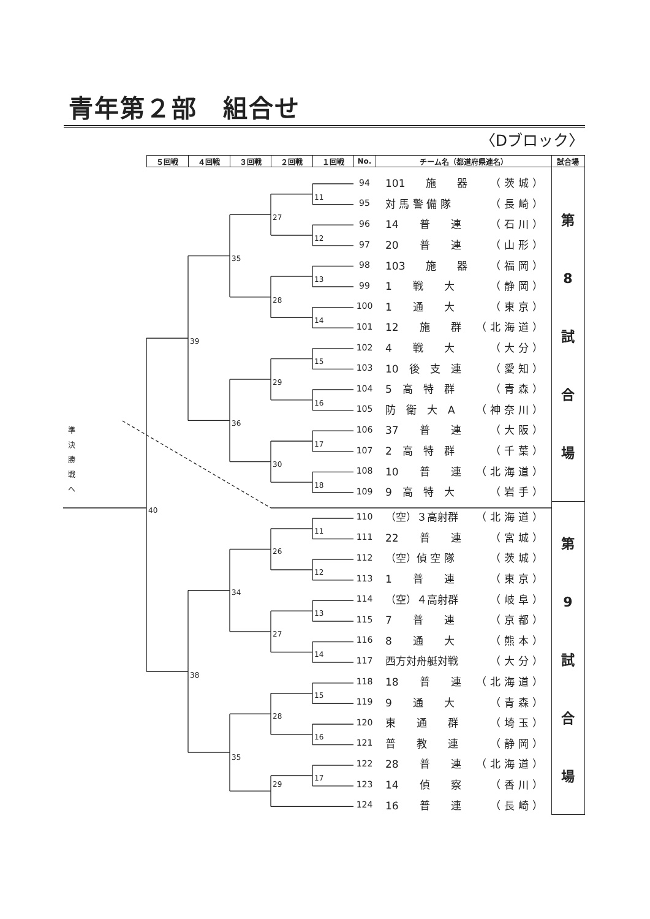青年第２部　組合せ
〈Dブロック〉
| | ５回戦 | ４回戦 | ３回戦 | ２回戦 | １回戦 | No. | チーム名（都道府県連名） | 試合場 |
| --- | --- | --- | --- | --- | --- | --- | --- | --- |
| | | | | | | 94 | 101 施 器 （茨城） | 第 8 試 合 場 |
| | | | | | 11 | 95 | 対 馬 警 備 隊 （長崎） | |
| | | | | 27 | | 96 | 14 普 連 （石川） | |
| | | | | | 12 | 97 | 20 普 連 （山形） | |
| | | | 35 | | | 98 | 103 施 器 （福岡） | |
| | | | | | 13 | 99 | 1 戦 大 （静岡） | |
| | | | | 28 | | 100 | 1 通 大 （東京） | |
| | | | | | 14 | 101 | 12 施 群 （北海道） | |
| | | 39 | | | | 102 | 4 戦 大 （大分） | |
| | | | | | 15 | 103 | 10 後 支 連 （愛知） | |
| | | | | 29 | | 104 | 5 高 特 群 （青森） | |
| | | | | | 16 | 105 | 防 衛 大 A （神奈川） | |
| 準 決 勝 戦 へ | | | 36 | | | 106 | 37 普 連 （大阪） | |
| | | | | | 17 | 107 | 2 高 特 群 （千葉） | |
| | | | | 30 | | 108 | 10 普 連 （北海道） | |
| | | | | | 18 | 109 | 9 高 特 大 （岩手） | |
| | 40 | | | | | 110 | （空）３高射群 （北海道） | 第 9 試 合 場 |
| | | | | | 11 | 111 | 22 普 連 （宮城） | |
| | | | | 26 | | 112 | （空）偵 空 隊 （茨城） | |
| | | | | | 12 | 113 | 1 普 連 （東京） | |
| | | | 34 | | | 114 | （空）４高射群 （岐阜） | |
| | | | | | 13 | 115 | 7 普 連 （京都） | |
| | | | | 27 | | 116 | 8 通 大 （熊本） | |
| | | | | | 14 | 117 | 西方対舟艇対戦 （大分） | |
| | | 38 | | | | 118 | 18 普 連 （北海道） | |
| | | | | | 15 | 119 | 9 通 大 （青森） | |
| | | | | 28 | | 120 | 東 通 群 （埼玉） | |
| | | | | | 16 | 121 | 普 教 連 （静岡） | |
| | | | 35 | | | 122 | 28 普 連 （北海道） | |
| | | | | 29 | 17 | 123 | 14 偵 察 （香川） | |
| | | | | | | 124 | 16 普 連 （長崎） | |